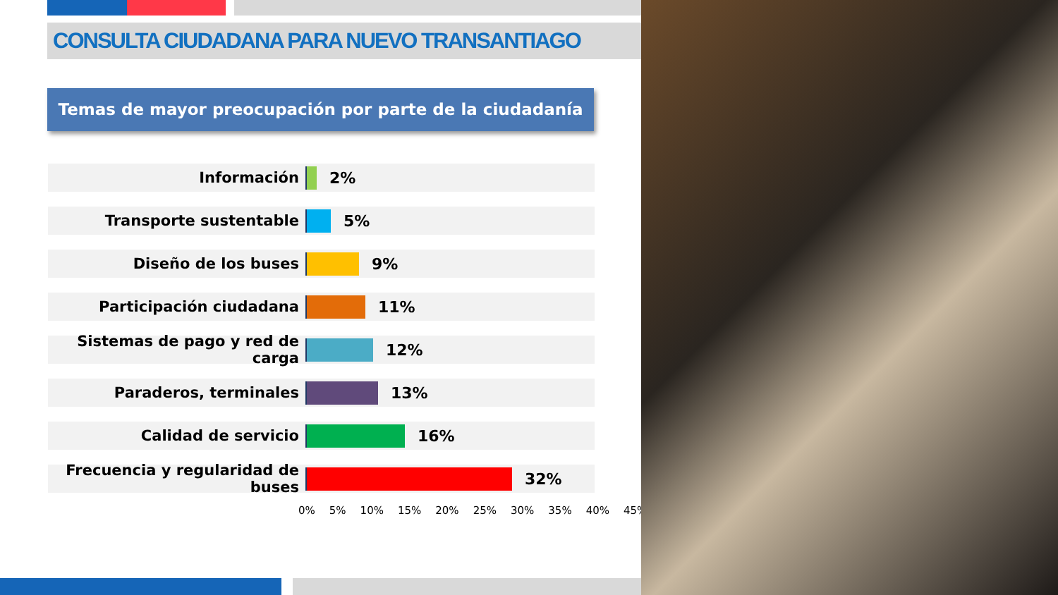CONSULTA CIUDADANA PARA NUEVO TRANSANTIAGO
Temas de mayor preocupación por parte de la ciudadanía
Información 2%
Transporte sustentable 5%
Diseño de los buses 9%
Participación ciudadana 11%
Sistemas de pago y red de carga
12%
Paraderos, terminales 13%
Calidad de servicio 16%
Frecuencia y regularidad de buses
32%
0% 5% 10% 15% 20% 25% 30% 35% 40% 45%